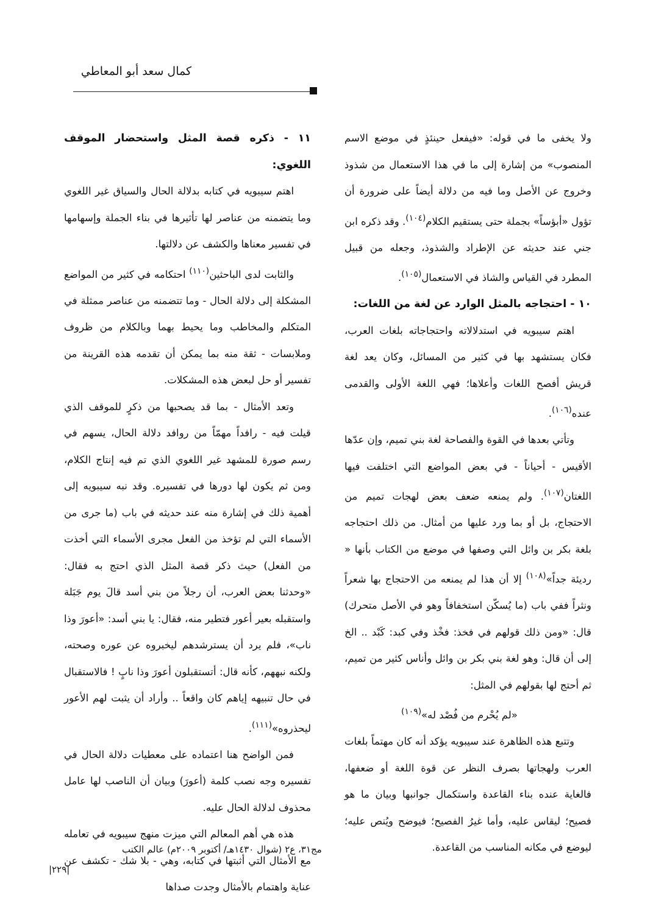كمال سعد أبو المعاطي
ولا يخفى ما في قوله: «فيفعل حينئذٍ في موضع الاسم المنصوب» من إشارة إلى ما في هذا الاستعمال من شذوذ وخروج عن الأصل وما فيه من دلالة أيضاً على ضرورة أن تؤول «أبؤساً» بجملة حتى يستقيم الكلام<sup>(١٠٤)</sup>. وقد ذكره ابن جني عند حديثه عن الإطراد والشذوذ، وجعله من قبيل المطرد في القياس والشاذ في الاستعمال<sup>(١٠٥)</sup>.
١٠ - احتجاجه بالمثل الوارد عن لغة من اللغات:
اهتم سيبويه في استدلالاته واحتجاجاته بلغات العرب، فكان يستشهد بها في كثير من المسائل، وكان يعد لغة قريش أفصح اللغات وأعلاها؛ فهي اللغة الأولى والقدمى عنده<sup>(١٠٦)</sup>.
وتأتي بعدها في القوة والفصاحة لغة بني تميم، وإن عدّها الأقيس - أحياناً - في بعض المواضع التي اختلفت فيها اللغتان<sup>(١٠٧)</sup>. ولم يمنعه ضعف بعض لهجات تميم من الاحتجاج، بل أو بما ورد عليها من أمثال. من ذلك احتجاجه بلغة بكر بن وائل التي وصفها في موضع من الكتاب بأنها « رديئة جداً»<sup>(١٠٨)</sup> إلا أن هذا لم يمنعه من الاحتجاج بها شعراً ونثراً ففي باب (ما يُسكّن استخفافاً وهو في الأصل متحرك) قال: «ومن ذلك قولهم في فخذ: فخْذ وفي كبد: كَبْد .. الخ إلى أن قال: وهو لغة بني بكر بن وائل وأناس كثير من تميم، ثم أحتج لها بقولهم في المثل:
«لم يُحْرم من فُصْد له»<sup>(١٠٩)</sup>
وتتبع هذه الظاهرة عند سيبويه يؤكد أنه كان مهتماً بلغات العرب ولهجاتها بصرف النظر عن قوة اللغة أو ضعفها، فالغاية عنده بناء القاعدة واستكمال جوانبها وبيان ما هو فصيح؛ ليقاس عليه، وأما غيرُ الفصيح؛ فيوضح ويُنص عليه؛ ليوضع في مكانه المناسب من القاعدة.
١١ - ذكره قصة المثل واستحضار الموقف اللغوي:
اهتم سيبويه في كتابه بدلالة الحال والسياق غير اللغوي وما يتضمنه من عناصر لها تأثيرها في بناء الجملة وإسهامها في تفسير معناها والكشف عن دلالتها.
والثابت لدى الباحثين<sup>(١١٠)</sup> احتكامه في كثير من المواضع المشكلة إلى دلالة الحال - وما تتضمنه من عناصر ممثلة في المتكلم والمخاطب وما يحيط بهما وبالكلام من ظروف وملابسات - ثقة منه بما يمكن أن تقدمه هذه القرينة من تفسير أو حل لبعض هذه المشكلات.
وتعد الأمثال - بما قد يصحبها من ذكرٍ للموقف الذي قيلت فيه - رافداً مهمّاً من روافد دلالة الحال، يسهم في رسم صورة للمشهد غير اللغوي الذي تم فيه إنتاج الكلام، ومن ثم يكون لها دورها في تفسيره. وقد نبه سيبويه إلى أهمية ذلك في إشارة منه عند حديثه في باب (ما جرى من الأسماء التي لم تؤخذ من الفعل مجرى الأسماء التي أخذت من الفعل) حيث ذكر قصة المثل الذي احتج به فقال: «وحدثنا بعض العرب، أن رجلاً من بني أسد قالَ يوم جَبَلة واستقبله بعير أعور فتطير منه، فقال: يا بني أسد: «أعورَ وذا ناب»، فلم يرد أن يسترشدهم ليخبروه عن عوره وصحته، ولكنه نبههم، كأنه قال: أتستقبلون أعورَ وذا نابٍ ! فالاستقبال في حال تنبيهه إياهم كان واقعاً .. وأراد أن يثبت لهم الأعور ليحذروه»<sup>(١١١)</sup>.
فمن الواضح هنا اعتماده على معطيات دلالة الحال في تفسيره وجه نصب كلمة (أعورَ) وبيان أن الناصب لها عامل محذوف لدلالة الحال عليه.
هذه هي أهم المعالم التي ميزت منهج سيبويه في تعامله مع الأمثال التي أثبتها في كتابه، وهي - بلا شك - تكشف عن عناية واهتمام بالأمثال وجدت صداها
مج٣١، ع٢ (شوال ١٤٣٠هـ/ أكتوبر ٢٠٠٩م) عالم الكتب
|٢٢٩|